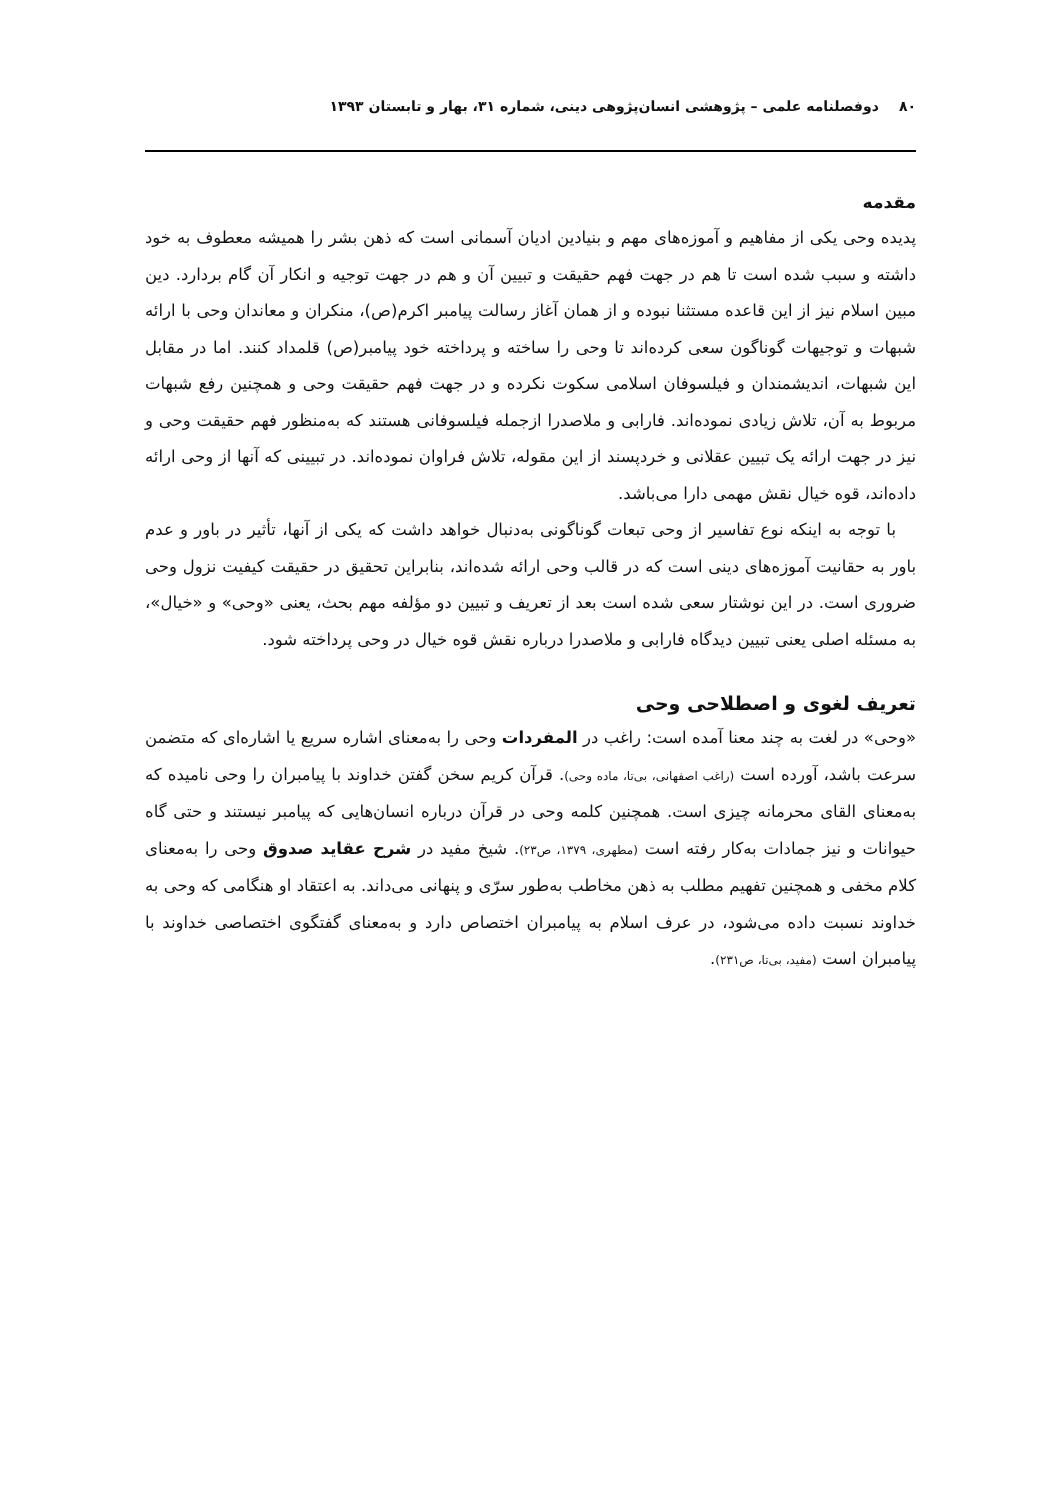۸۰ دوفصلنامه علمی – پژوهشی انسان‌پژوهی دینی، شماره ۳۱، بهار و تابستان ۱۳۹۳
مقدمه
پدیده وحی یکی از مفاهیم و آموزه‌های مهم و بنیادین ادیان آسمانی است که ذهن بشر را همیشه معطوف به خود داشته و سبب شده است تا هم در جهت فهم حقیقت و تبیین آن و هم در جهت توجیه و انکار آن گام بردارد. دین مبین اسلام نیز از این قاعده مستثنا نبوده و از همان آغاز رسالت پیامبر اکرم(ص)، منکران و معاندان وحی با ارائه شبهات و توجیهات گوناگون سعی کرده‌اند تا وحی را ساخته و پرداخته خود پیامبر(ص) قلمداد کنند. اما در مقابل این شبهات، اندیشمندان و فیلسوفان اسلامی سکوت نکرده و در جهت فهم حقیقت وحی و همچنین رفع شبهات مربوط به آن، تلاش زیادی نموده‌اند. فارابی و ملاصدرا ازجمله فیلسوفانی هستند که به‌منظور فهم حقیقت وحی و نیز در جهت ارائه یک تبیین عقلانی و خردپسند از این مقوله، تلاش فراوان نموده‌اند. در تبیینی که آنها از وحی ارائه داده‌اند، قوه خیال نقش مهمی دارا می‌باشد.
با توجه به اینکه نوع تفاسیر از وحی تبعات گوناگونی به‌دنبال خواهد داشت که یکی از آنها، تأثیر در باور و عدم باور به حقانیت آموزه‌های دینی است که در قالب وحی ارائه شده‌اند، بنابراین تحقیق در حقیقت کیفیت نزول وحی ضروری است. در این نوشتار سعی شده است بعد از تعریف و تبیین دو مؤلفه مهم بحث، یعنی «وحی» و «خیال»، به مسئله اصلی یعنی تبیین دیدگاه فارابی و ملاصدرا درباره نقش قوه خیال در وحی پرداخته شود.
تعریف لغوی و اصطلاحی وحی
«وحی» در لغت به چند معنا آمده است: راغب در المفردات وحی را به‌معنای اشاره سریع یا اشاره‌ای که متضمن سرعت باشد، آورده است (راغب اصفهانی، بی‌تا، ماده وحی). قرآن کریم سخن گفتن خداوند با پیامبران را وحی نامیده که به‌معنای القای محرمانه چیزی است. همچنین کلمه وحی در قرآن درباره انسان‌هایی که پیامبر نیستند و حتی گاه حیوانات و نیز جمادات به‌کار رفته است (مطهری، ۱۳۷۹، ص۲۳). شیخ مفید در شرح عقاید صدوق وحی را به‌معنای کلام مخفی و همچنین تفهیم مطلب به ذهن مخاطب به‌طور سرّی و پنهانی می‌داند. به اعتقاد او هنگامی که وحی به خداوند نسبت داده می‌شود، در عرف اسلام به پیامبران اختصاص دارد و به‌معنای گفتگوی اختصاصی خداوند با پیامبران است (مفید، بی‌تا، ص۲۳۱).